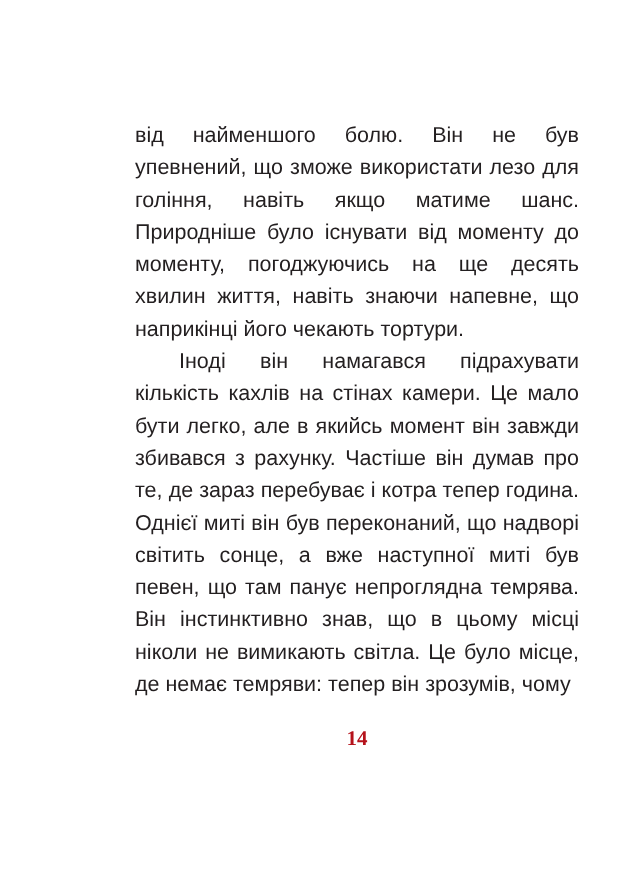від найменшого болю. Він не був упевнений, що зможе використати лезо для гоління, навіть якщо матиме шанс. Природніше було існувати від моменту до моменту, погоджуючись на ще десять хвилин життя, навіть знаючи напевне, що наприкінці його чекають тортури.
Іноді він намагався підрахувати кількість кахлів на стінах камери. Це мало бути легко, але в якийсь момент він завжди збивався з рахунку. Частіше він думав про те, де зараз перебуває і котра тепер година. Однієї миті він був переконаний, що надворі світить сонце, а вже наступної миті був певен, що там панує непроглядна темрява. Він інстинктивно знав, що в цьому місці ніколи не вимикають світла. Це було місце, де немає темряви: тепер він зрозумів, чому
14